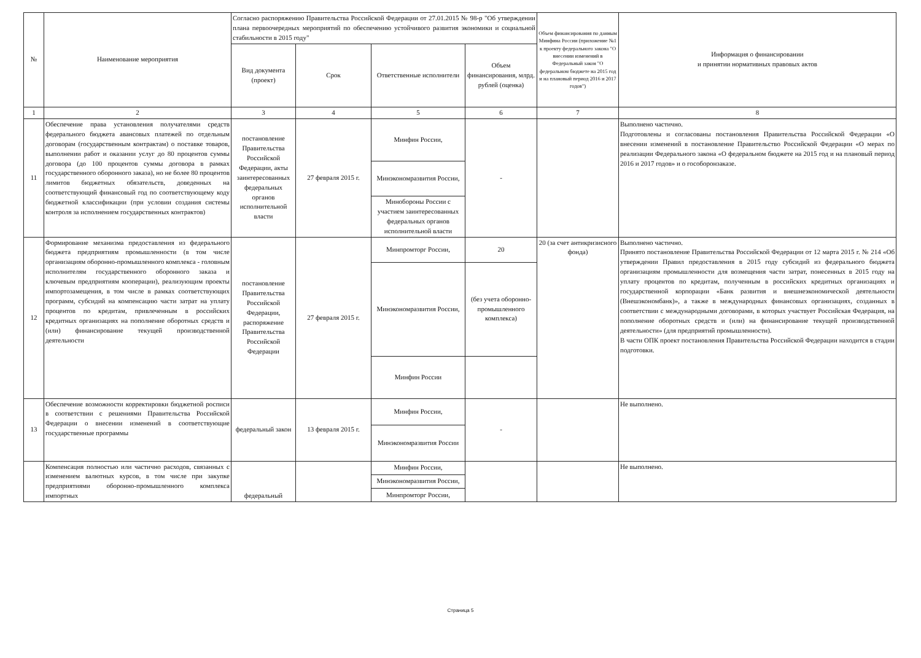| № | Наименование мероприятия | Согласно распоряжению Правительства Российской Федерации от 27.01.2015 № 98-р "Об утверждении плана первоочередных мероприятий по обеспечению устойчивого развития экономики и социальной стабильности в 2015 году" | | | | Объем финансирования по данным Минфина России (приложение №1 к проекту федерального закона "О внесении изменений в Федеральный закон "О федеральном бюджете на 2015 год и на плановый период 2016 и 2017 годов") | Информация о финансировании и принятии нормативных правовых актов |
| --- | --- | --- | --- | --- | --- | --- | --- |
| | | Вид документа (проект) | Срок | Ответственные исполнители | Объем финансирования, млрд. рублей (оценка) | | |
| 1 | 2 | 3 | 4 | 5 | 6 | 7 | 8 |
| 11 | Обеспечение права установления получателями средств федерального бюджета авансовых платежей по отдельным договорам (государственным контрактам) о поставке товаров, выполнении работ и оказании услуг до 80 процентов суммы договора (до 100 процентов суммы договора в рамках государственного оборонного заказа), но не более 80 процентов лимитов бюджетных обязательств, доведенных на соответствующий финансовый год по соответствующему коду бюджетной классификации (при условии создания системы контроля за исполнением государственных контрактов) | постановление Правительства Российской Федерации, акты заинтересованных федеральных органов исполнительной власти | 27 февраля 2015 г. | Минфин России, | - | | Выполнено частично. Подготовлены и согласованы постановления Правительства Российской Федерации «О внесении изменений в постановление Правительство Российской Федерации «О мерах по реализации Федерального закона «О федеральном бюджете на 2015 год и на плановый период 2016 и 2017 годов» и о гособоронзаказе. |
| | | | | Минэкономразвития России, | | | |
| | | | | Минобороны России с участием заинтересованных федеральных органов исполнительной власти | | | |
| 12 | Формирование механизма предоставления из федерального бюджета предприятиям промышленности (в том числе организациям оборонно-промышленного комплекса - головным исполнителям государственного оборонного заказа и ключевым предприятиям кооперации), реализующим проекты импортозамещения, в том числе в рамках соответствующих программ, субсидий на компенсацию части затрат на уплату процентов по кредитам, привлеченным в российских кредитных организациях на пополнение оборотных средств и (или) финансирование текущей производственной деятельности | постановление Правительства Российской Федерации, распоряжение Правительства Российской Федерации | 27 февраля 2015 г. | Минпромторг России, | 20 | 20 (за счет антикризисного фонда) | Выполнено частично. Принято постановление Правительства Российской Федерации от 12 марта 2015 г. № 214 «Об утверждении Правил предоставления в 2015 году субсидий из федерального бюджета организациям промышленности для возмещения части затрат, понесенных в 2015 году на уплату процентов по кредитам, полученным в российских кредитных организациях и государственной корпорации «Банк развития и внешнеэкономической деятельности (Внешэкономбанк)», а также в международных финансовых организациях, созданных в соответствии с международными договорами, в которых участвует Российская Федерация, на пополнение оборотных средств и (или) на финансирование текущей производственной деятельности» (для предприятий промышленности). В части ОПК проект постановления Правительства Российской Федерации находится в стадии подготовки. |
| | | | | Минэкономразвития России, | (без учета оборонно-промышленного комплекса) | | |
| | | | | Минфин России | | | |
| 13 | Обеспечение возможности корректировки бюджетной росписи в соответствии с решениями Правительства Российской Федерации о внесении изменений в соответствующие государственные программы | федеральный закон | 13 февраля 2015 г. | Минфин России, | - | | Не выполнено. |
| | | | | Минэкономразвития России | | | |
| | Компенсация полностью или частично расходов, связанных с изменением валютных курсов, в том числе при закупке предприятиями оборонно-промышленного комплекса импортных | федеральный | | Минфин России, | | | Не выполнено. |
| | | | | Минэкономразвития России, | | | |
| | | | | Минпромторг России, | | | |
Страница 5